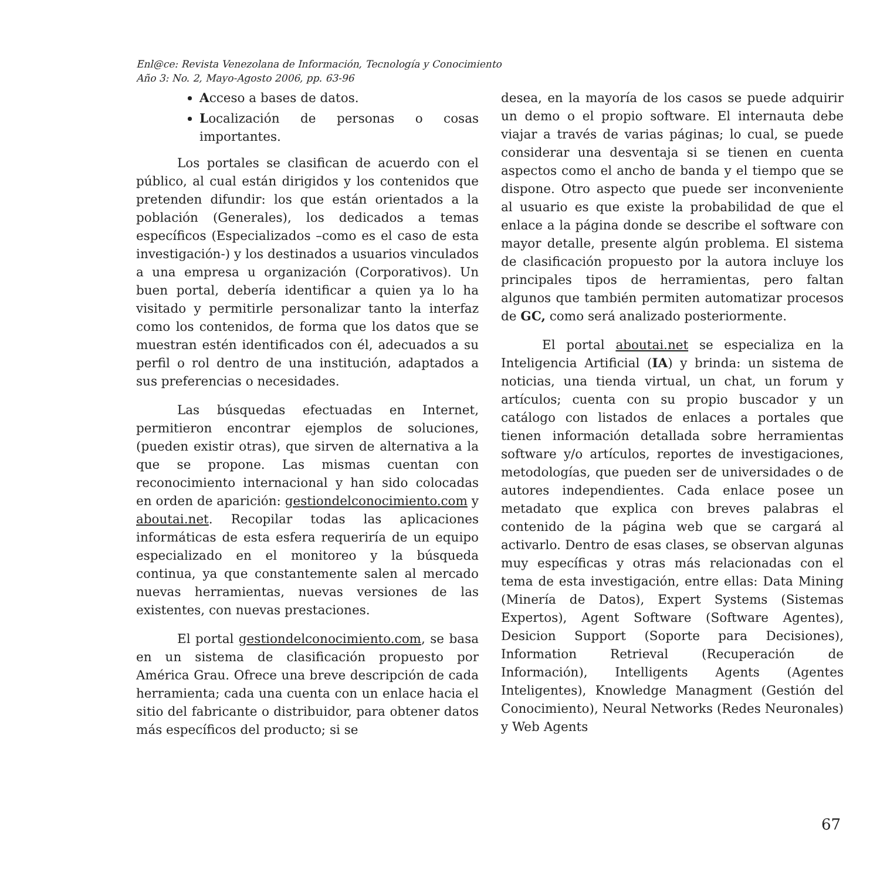Enl@ce: Revista Venezolana de Información, Tecnología y Conocimiento
Año 3: No. 2, Mayo-Agosto 2006, pp. 63-96
Acceso a bases de datos.
Localización de personas o cosas importantes.
Los portales se clasifican de acuerdo con el público, al cual están dirigidos y los contenidos que pretenden difundir: los que están orientados a la población (Generales), los dedicados a temas específicos (Especializados –como es el caso de esta investigación-) y los destinados a usuarios vinculados a una empresa u organización (Corporativos). Un buen portal, debería identificar a quien ya lo ha visitado y permitirle personalizar tanto la interfaz como los contenidos, de forma que los datos que se muestran estén identificados con él, adecuados a su perfil o rol dentro de una institución, adaptados a sus preferencias o necesidades.
Las búsquedas efectuadas en Internet, permitieron encontrar ejemplos de soluciones, (pueden existir otras), que sirven de alternativa a la que se propone. Las mismas cuentan con reconocimiento internacional y han sido colocadas en orden de aparición: gestiondelconocimiento.com y aboutai.net. Recopilar todas las aplicaciones informáticas de esta esfera requeriría de un equipo especializado en el monitoreo y la búsqueda continua, ya que constantemente salen al mercado nuevas herramientas, nuevas versiones de las existentes, con nuevas prestaciones.
El portal gestiondelconocimiento.com, se basa en un sistema de clasificación propuesto por América Grau. Ofrece una breve descripción de cada herramienta; cada una cuenta con un enlace hacia el sitio del fabricante o distribuidor, para obtener datos más específicos del producto; si se
desea, en la mayoría de los casos se puede adquirir un demo o el propio software. El internauta debe viajar a través de varias páginas; lo cual, se puede considerar una desventaja si se tienen en cuenta aspectos como el ancho de banda y el tiempo que se dispone. Otro aspecto que puede ser inconveniente al usuario es que existe la probabilidad de que el enlace a la página donde se describe el software con mayor detalle, presente algún problema. El sistema de clasificación propuesto por la autora incluye los principales tipos de herramientas, pero faltan algunos que también permiten automatizar procesos de GC, como será analizado posteriormente.
El portal aboutai.net se especializa en la Inteligencia Artificial (IA) y brinda: un sistema de noticias, una tienda virtual, un chat, un forum y artículos; cuenta con su propio buscador y un catálogo con listados de enlaces a portales que tienen información detallada sobre herramientas software y/o artículos, reportes de investigaciones, metodologías, que pueden ser de universidades o de autores independientes. Cada enlace posee un metadato que explica con breves palabras el contenido de la página web que se cargará al activarlo. Dentro de esas clases, se observan algunas muy específicas y otras más relacionadas con el tema de esta investigación, entre ellas: Data Mining (Minería de Datos), Expert Systems (Sistemas Expertos), Agent Software (Software Agentes), Desicion Support (Soporte para Decisiones), Information Retrieval (Recuperación de Información), Intelligents Agents (Agentes Inteligentes), Knowledge Managment (Gestión del Conocimiento), Neural Networks (Redes Neuronales) y Web Agents
67